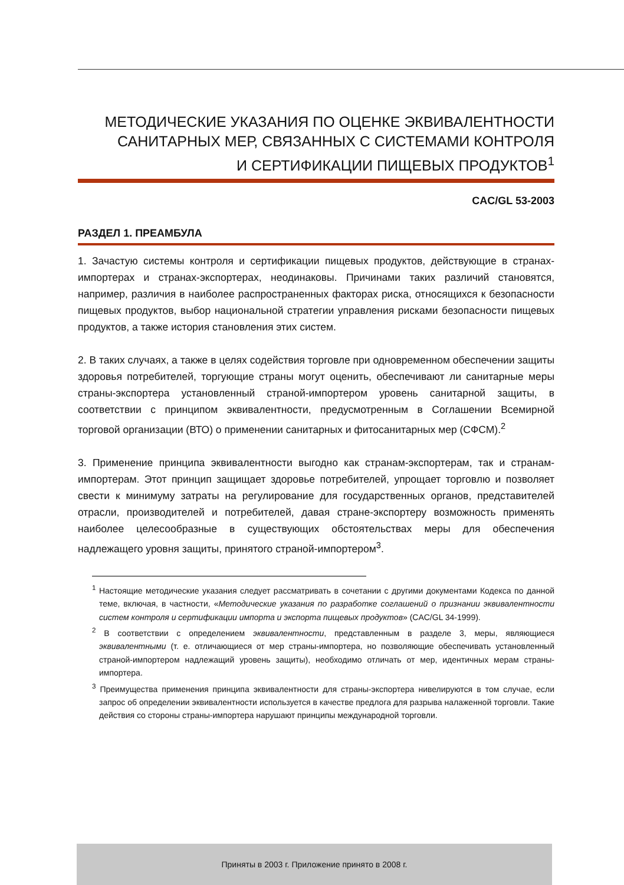МЕТОДИЧЕСКИЕ УКАЗАНИЯ ПО ОЦЕНКЕ ЭКВИВАЛЕНТНОСТИ
САНИТАРНЫХ МЕР, СВЯЗАННЫХ С СИСТЕМАМИ КОНТРОЛЯ
И СЕРТИФИКАЦИИ ПИЩЕВЫХ ПРОДУКТОВ<sup>1</sup>
CAC/GL 53-2003
РАЗДЕЛ 1. ПРЕАМБУЛА
1. Зачастую системы контроля и сертификации пищевых продуктов, действующие в странах-импортерах и странах-экспортерах, неодинаковы. Причинами таких различий становятся, например, различия в наиболее распространенных факторах риска, относящихся к безопасности пищевых продуктов, выбор национальной стратегии управления рисками безопасности пищевых продуктов, а также история становления этих систем.
2. В таких случаях, а также в целях содействия торговле при одновременном обеспечении защиты здоровья потребителей, торгующие страны могут оценить, обеспечивают ли санитарные меры страны-экспортера установленный страной-импортером уровень санитарной защиты, в соответствии с принципом эквивалентности, предусмотренным в Соглашении Всемирной торговой организации (ВТО) о применении санитарных и фитосанитарных мер (СФСМ).<sup>2</sup>
3. Применение принципа эквивалентности выгодно как странам-экспортерам, так и странам-импортерам. Этот принцип защищает здоровье потребителей, упрощает торговлю и позволяет свести к минимуму затраты на регулирование для государственных органов, представителей отрасли, производителей и потребителей, давая стране-экспортеру возможность применять наиболее целесообразные в существующих обстоятельствах меры для обеспечения надлежащего уровня защиты, принятого страной-импортером<sup>3</sup>.
<sup>1</sup> Настоящие методические указания следует рассматривать в сочетании с другими документами Кодекса по данной теме, включая, в частности, «Методические указания по разработке соглашений о признании эквивалентности систем контроля и сертификации импорта и экспорта пищевых продуктов» (CAC/GL 34-1999).
<sup>2</sup> В соответствии с определением эквивалентности, представленным в разделе 3, меры, являющиеся эквивалентными (т. е. отличающиеся от мер страны-импортера, но позволяющие обеспечивать установленный страной-импортером надлежащий уровень защиты), необходимо отличать от мер, идентичных мерам страны-импортера.
<sup>3</sup> Преимущества применения принципа эквивалентности для страны-экспортера нивелируются в том случае, если запрос об определении эквивалентности используется в качестве предлога для разрыва налаженной торговли. Такие действия со стороны страны-импортера нарушают принципы международной торговли.
Приняты в 2003 г. Приложение принято в 2008 г.